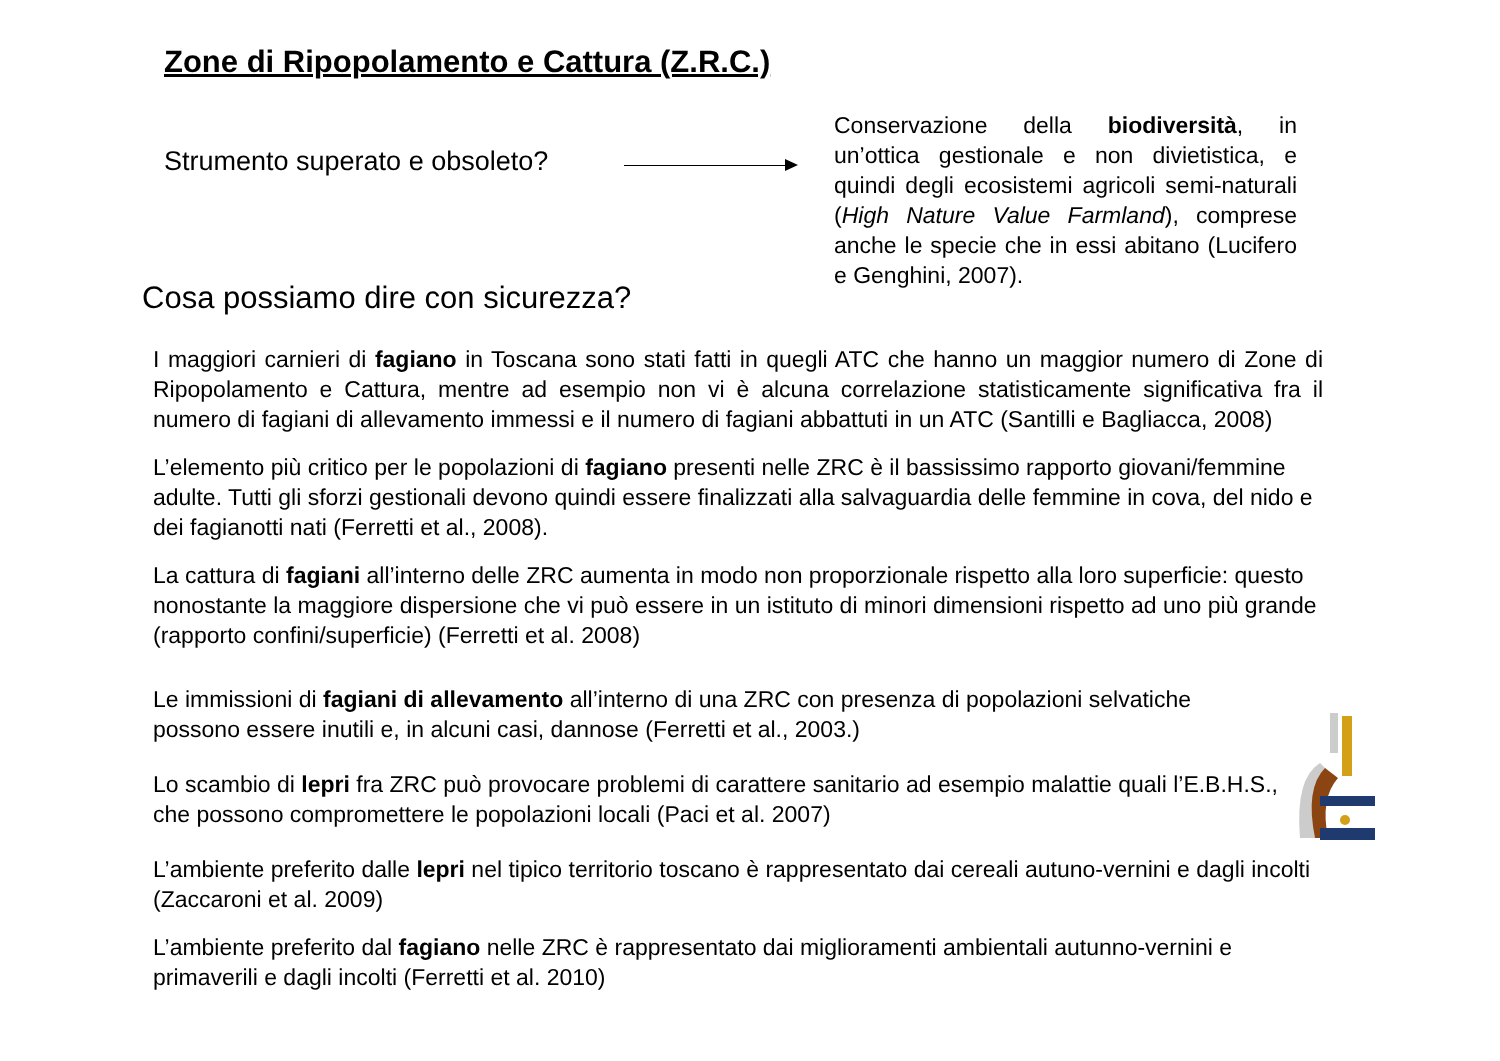Zone di Ripopolamento e Cattura (Z.R.C.)
Strumento superato e obsoleto?
Conservazione della biodiversità, in un’ottica gestionale e non divietistica, e quindi degli ecosistemi agricoli semi-naturali (High Nature Value Farmland), comprese anche le specie che in essi abitano (Lucifero e Genghini, 2007).
Cosa possiamo dire con sicurezza?
I maggiori carnieri di fagiano in Toscana sono stati fatti in quegli ATC che hanno un maggior numero di Zone di Ripopolamento e Cattura, mentre ad esempio non vi è alcuna correlazione statisticamente significativa fra il numero di fagiani di allevamento immessi e il numero di fagiani abbattuti in un ATC (Santilli e Bagliacca, 2008)
L’elemento più critico per le popolazioni di fagiano presenti nelle ZRC è il bassissimo rapporto giovani/femmine adulte. Tutti gli sforzi gestionali devono quindi essere finalizzati alla salvaguardia delle femmine in cova, del nido e dei fagianotti nati (Ferretti et al., 2008).
La cattura di fagiani all’interno delle ZRC aumenta in modo non proporzionale rispetto alla loro superficie: questo nonostante la maggiore dispersione che vi può essere in un istituto di minori dimensioni rispetto ad uno più grande (rapporto confini/superficie) (Ferretti et al. 2008)
Le immissioni di fagiani di allevamento all’interno di una ZRC con presenza di popolazioni selvatiche possono essere inutili e, in alcuni casi, dannose (Ferretti et al., 2003.)
Lo scambio di lepri fra ZRC può provocare problemi di carattere sanitario ad esempio malattie quali l’E.B.H.S., che possono compromettere le popolazioni locali (Paci et al. 2007)
L’ambiente preferito dalle lepri nel tipico territorio toscano è rappresentato dai cereali autuno-vernini e dagli incolti (Zaccaroni et al. 2009)
L’ambiente preferito dal fagiano nelle ZRC è rappresentato dai miglioramenti ambientali autunno-vernini e primaverili e dagli incolti (Ferretti et al. 2010)